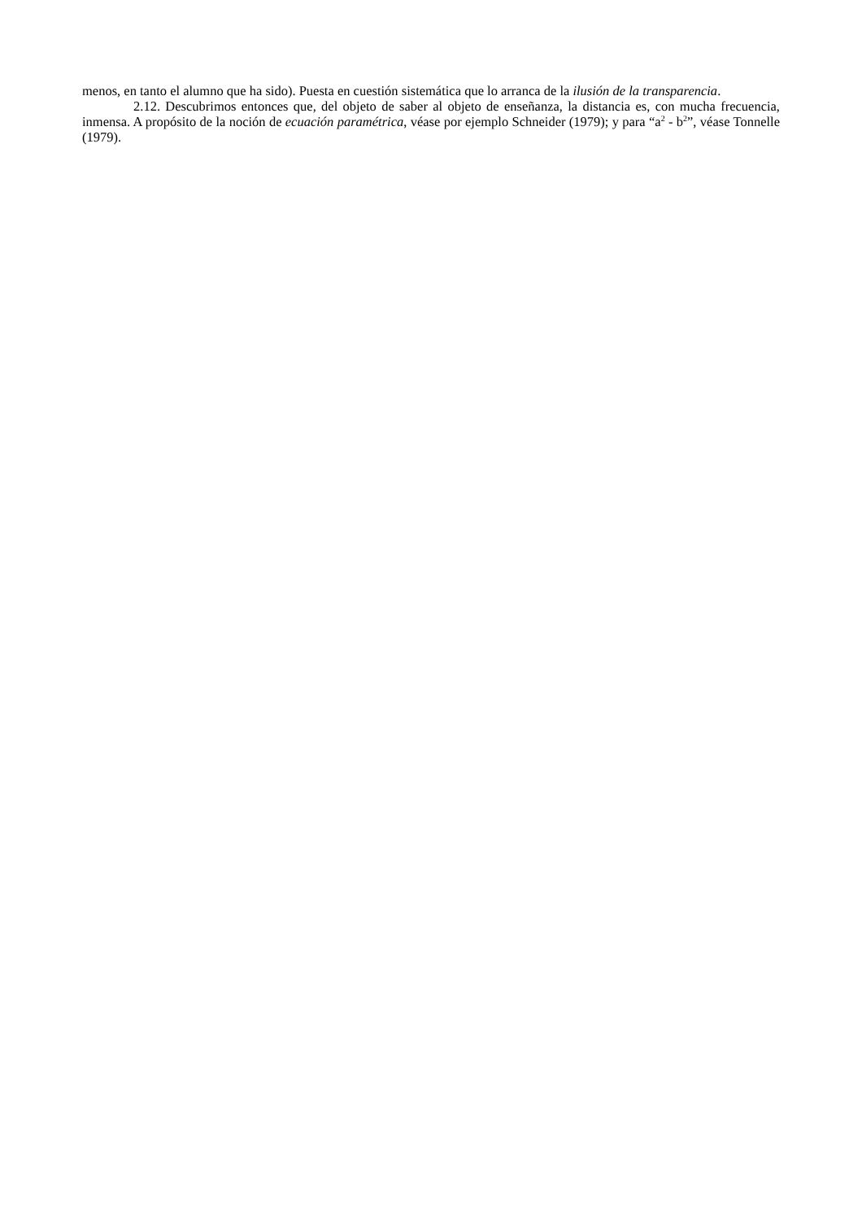menos, en tanto el alumno que ha sido). Puesta en cuestión sistemática que lo arranca de la ilusión de la transparencia.
2.12. Descubrimos entonces que, del objeto de saber al objeto de enseñanza, la distancia es, con mucha frecuencia, inmensa. A propósito de la noción de ecuación paramétrica, véase por ejemplo Schneider (1979); y para “a<sup>2</sup> - b<sup>2</sup>”, véase Tonnelle (1979).